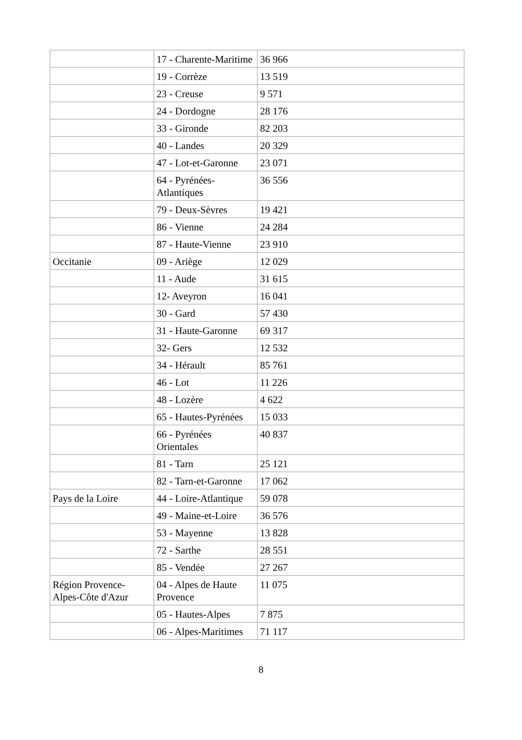| | 17 - Charente-Maritime | 36 966 |
| | 19 - Corrèze | 13 519 |
| | 23 - Creuse | 9 571 |
| | 24 - Dordogne | 28 176 |
| | 33 - Gironde | 82 203 |
| | 40 - Landes | 20 329 |
| | 47 - Lot-et-Garonne | 23 071 |
| | 64 - Pyrénées-Atlantiques | 36 556 |
| | 79 - Deux-Sèvres | 19 421 |
| | 86 - Vienne | 24 284 |
| | 87 - Haute-Vienne | 23 910 |
| Occitanie | 09 - Ariège | 12 029 |
| | 11 - Aude | 31 615 |
| | 12- Aveyron | 16 041 |
| | 30 - Gard | 57 430 |
| | 31 - Haute-Garonne | 69 317 |
| | 32- Gers | 12 532 |
| | 34 - Hérault | 85 761 |
| | 46 - Lot | 11 226 |
| | 48 - Lozère | 4 622 |
| | 65 - Hautes-Pyrénées | 15 033 |
| | 66 - Pyrénées Orientales | 40 837 |
| | 81 - Tarn | 25 121 |
| | 82 - Tarn-et-Garonne | 17 062 |
| Pays de la Loire | 44 - Loire-Atlantique | 59 078 |
| | 49 - Maine-et-Loire | 36 576 |
| | 53 - Mayenne | 13 828 |
| | 72 - Sarthe | 28 551 |
| | 85 - Vendée | 27 267 |
| Région Provence-Alpes-Côte d'Azur | 04 - Alpes de Haute Provence | 11 075 |
| | 05 - Hautes-Alpes | 7 875 |
| | 06 - Alpes-Maritimes | 71 117 |
8